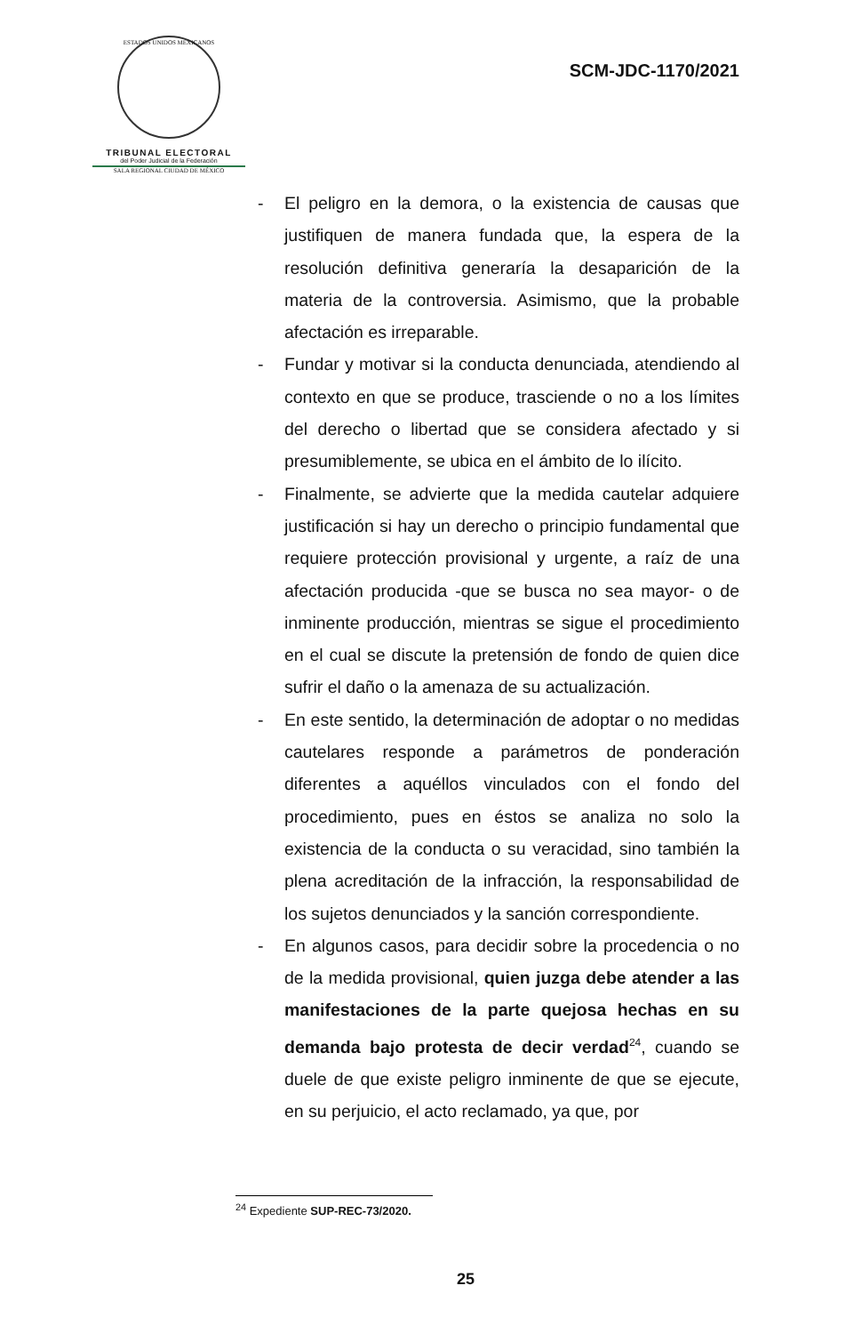ESTADOS UNIDOS MEXICANOS
TRIBUNAL ELECTORAL
del Poder Judicial de la Federación
SALA REGIONAL CIUDAD DE MÉXICO
SCM-JDC-1170/2021
- El peligro en la demora, o la existencia de causas que justifiquen de manera fundada que, la espera de la resolución definitiva generaría la desaparición de la materia de la controversia. Asimismo, que la probable afectación es irreparable.
- Fundar y motivar si la conducta denunciada, atendiendo al contexto en que se produce, trasciende o no a los límites del derecho o libertad que se considera afectado y si presumiblemente, se ubica en el ámbito de lo ilícito.
- Finalmente, se advierte que la medida cautelar adquiere justificación si hay un derecho o principio fundamental que requiere protección provisional y urgente, a raíz de una afectación producida -que se busca no sea mayor- o de inminente producción, mientras se sigue el procedimiento en el cual se discute la pretensión de fondo de quien dice sufrir el daño o la amenaza de su actualización.
- En este sentido, la determinación de adoptar o no medidas cautelares responde a parámetros de ponderación diferentes a aquéllos vinculados con el fondo del procedimiento, pues en éstos se analiza no solo la existencia de la conducta o su veracidad, sino también la plena acreditación de la infracción, la responsabilidad de los sujetos denunciados y la sanción correspondiente.
- En algunos casos, para decidir sobre la procedencia o no de la medida provisional, quien juzga debe atender a las manifestaciones de la parte quejosa hechas en su demanda bajo protesta de decir verdad<sup>24</sup>, cuando se duele de que existe peligro inminente de que se ejecute, en su perjuicio, el acto reclamado, ya que, por
<sup>24</sup> Expediente SUP-REC-73/2020.
25